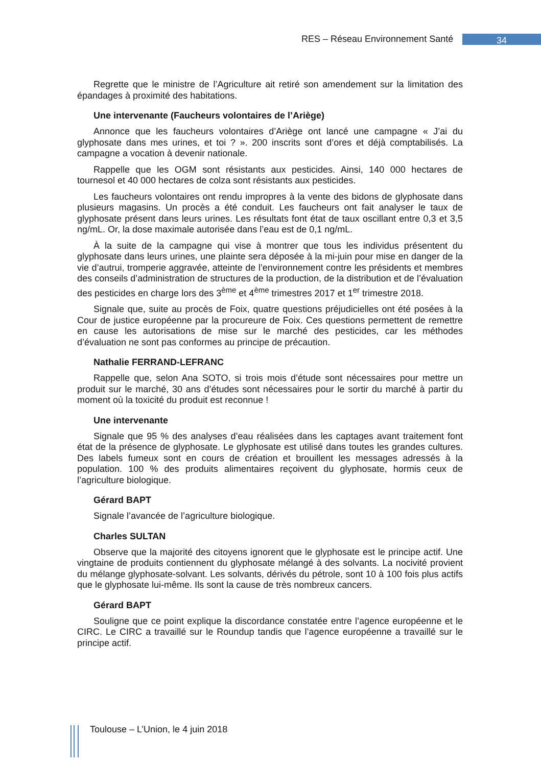RES – Réseau Environnement Santé 34
Regrette que le ministre de l’Agriculture ait retiré son amendement sur la limitation des épandages à proximité des habitations.
Une intervenante (Faucheurs volontaires de l’Ariège)
Annonce que les faucheurs volontaires d’Ariège ont lancé une campagne « J’ai du glyphosate dans mes urines, et toi ? ». 200 inscrits sont d’ores et déjà comptabilisés. La campagne a vocation à devenir nationale.
Rappelle que les OGM sont résistants aux pesticides. Ainsi, 140 000 hectares de tournesol et 40 000 hectares de colza sont résistants aux pesticides.
Les faucheurs volontaires ont rendu impropres à la vente des bidons de glyphosate dans plusieurs magasins. Un procès a été conduit. Les faucheurs ont fait analyser le taux de glyphosate présent dans leurs urines. Les résultats font état de taux oscillant entre 0,3 et 3,5 ng/mL. Or, la dose maximale autorisée dans l’eau est de 0,1 ng/mL.
À la suite de la campagne qui vise à montrer que tous les individus présentent du glyphosate dans leurs urines, une plainte sera déposée à la mi-juin pour mise en danger de la vie d’autrui, tromperie aggravée, atteinte de l’environnement contre les présidents et membres des conseils d’administration de structures de la production, de la distribution et de l’évaluation des pesticides en charge lors des 3<sup>ème</sup> et 4<sup>ème</sup> trimestres 2017 et 1<sup>er</sup> trimestre 2018.
Signale que, suite au procès de Foix, quatre questions préjudicielles ont été posées à la Cour de justice européenne par la procureure de Foix. Ces questions permettent de remettre en cause les autorisations de mise sur le marché des pesticides, car les méthodes d’évaluation ne sont pas conformes au principe de précaution.
Nathalie FERRAND-LEFRANC
Rappelle que, selon Ana SOTO, si trois mois d’étude sont nécessaires pour mettre un produit sur le marché, 30 ans d’études sont nécessaires pour le sortir du marché à partir du moment où la toxicité du produit est reconnue !
Une intervenante
Signale que 95 % des analyses d’eau réalisées dans les captages avant traitement font état de la présence de glyphosate. Le glyphosate est utilisé dans toutes les grandes cultures. Des labels fumeux sont en cours de création et brouillent les messages adressés à la population. 100 % des produits alimentaires reçoivent du glyphosate, hormis ceux de l’agriculture biologique.
Gérard BAPT
Signale l’avancée de l’agriculture biologique.
Charles SULTAN
Observe que la majorité des citoyens ignorent que le glyphosate est le principe actif. Une vingtaine de produits contiennent du glyphosate mélangé à des solvants. La nocivité provient du mélange glyphosate-solvant. Les solvants, dérivés du pétrole, sont 10 à 100 fois plus actifs que le glyphosate lui-même. Ils sont la cause de très nombreux cancers.
Gérard BAPT
Souligne que ce point explique la discordance constatée entre l’agence européenne et le CIRC. Le CIRC a travaillé sur le Roundup tandis que l’agence européenne a travaillé sur le principe actif.
Toulouse – L’Union, le 4 juin 2018